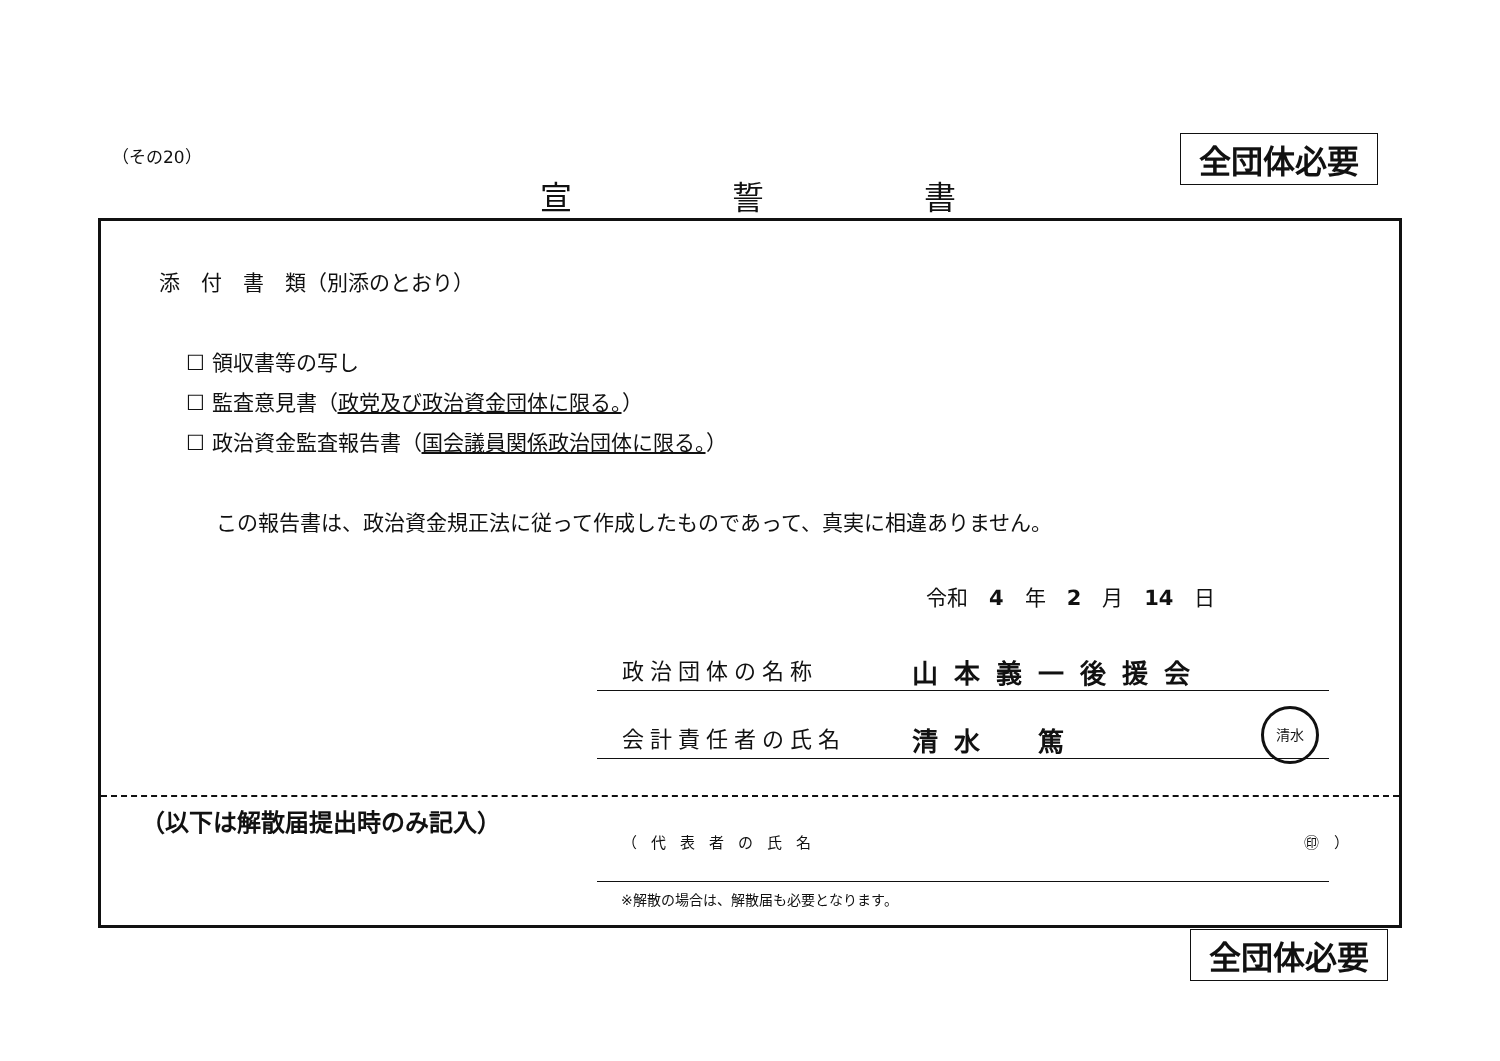（その20） 全団体必要
宣 誓 書
添　付　書　類（別添のとおり）
☐ 領収書等の写し
☐ 監査意見書（政党及び政治資金団体に限る。）
☐ 政治資金監査報告書（国会議員関係政治団体に限る。）
この報告書は、政治資金規正法に従って作成したものであって、真実に相違ありません。
令和　4　年　2　月　14　日
政治団体の名称 山本義一後援会
会計責任者の氏名 清水　篤
清水
（以下は解散届提出時のみ記入）
（代表者の氏名 ㊞　）
※解散の場合は、解散届も必要となります。
全団体必要